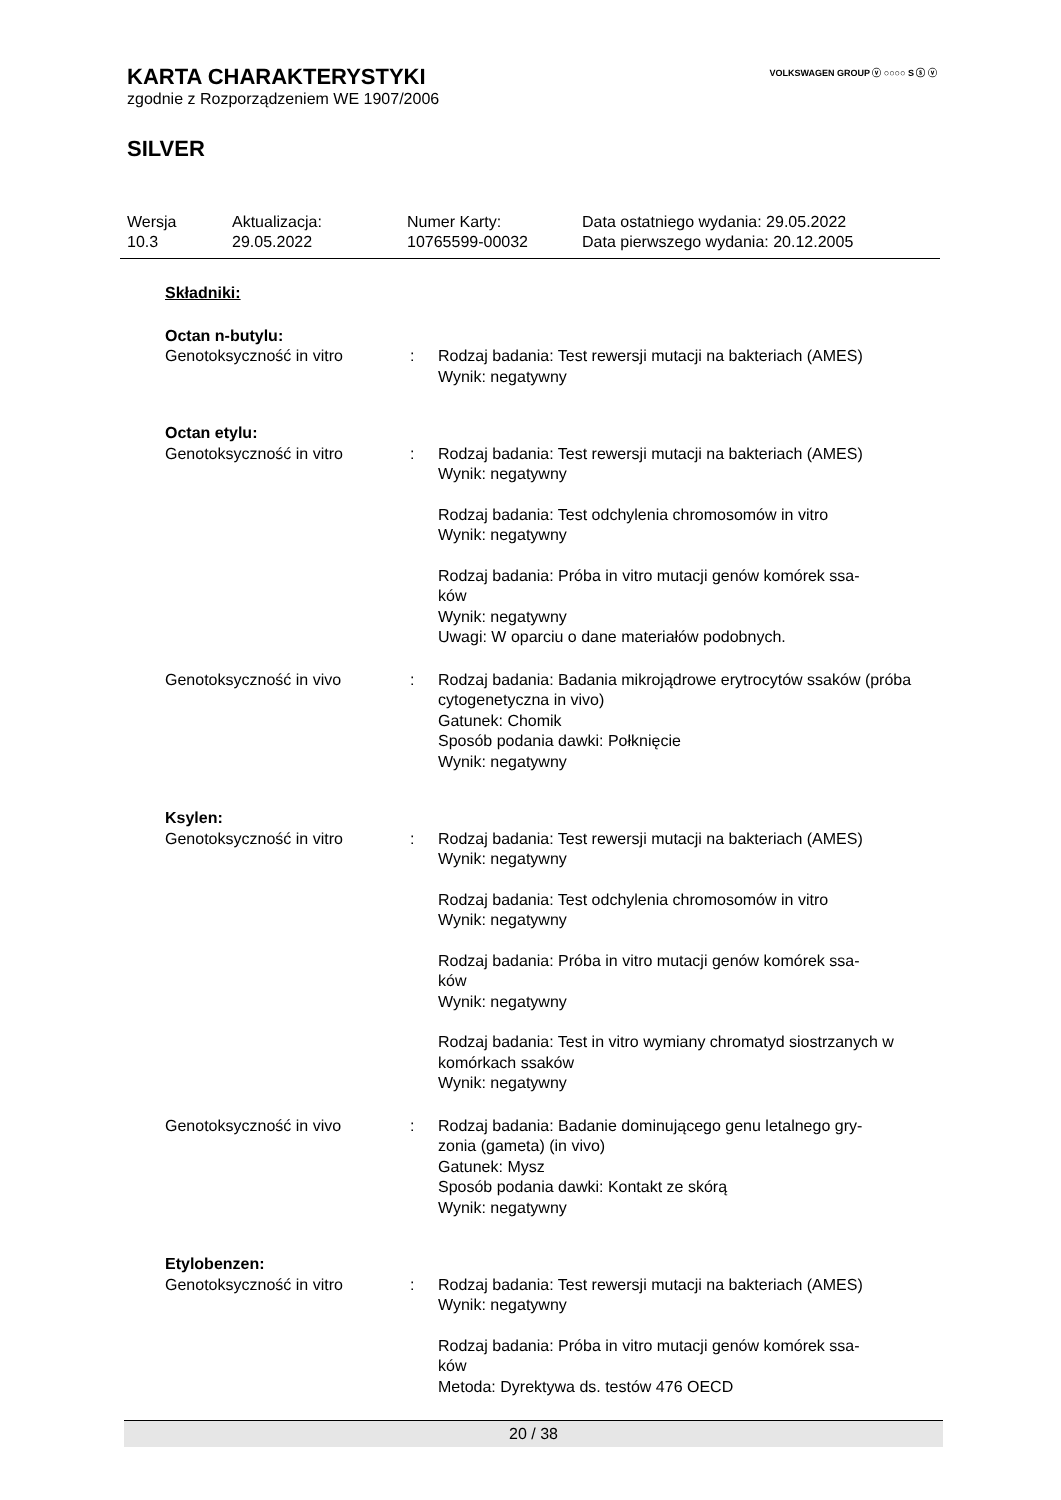VOLKSWAGEN GROUP ⓥ ○○○○ S ⓢ ⓥ
KARTA CHARAKTERYSTYKI
zgodnie z Rozporządzeniem WE 1907/2006
SILVER
| Wersja 10.3 | Aktualizacja: 29.05.2022 | Numer Karty: 10765599-00032 | Data ostatniego wydania: 29.05.2022 Data pierwszego wydania: 20.12.2005 |
Składniki:
Octan n-butylu:
| Genotoksyczność in vitro | : | Rodzaj badania: Test rewersji mutacji na bakteriach (AMES) Wynik: negatywny |
Octan etylu:
| Genotoksyczność in vitro | : | Rodzaj badania: Test rewersji mutacji na bakteriach (AMES) Wynik: negatywny Rodzaj badania: Test odchylenia chromosomów in vitro Wynik: negatywny Rodzaj badania: Próba in vitro mutacji genów komórek ssa- ków Wynik: negatywny Uwagi: W oparciu o dane materiałów podobnych. |
| Genotoksyczność in vivo | : | Rodzaj badania: Badania mikrojądrowe erytrocytów ssaków (próba cytogenetyczna in vivo) Gatunek: Chomik Sposób podania dawki: Połknięcie Wynik: negatywny |
Ksylen:
| Genotoksyczność in vitro | : | Rodzaj badania: Test rewersji mutacji na bakteriach (AMES) Wynik: negatywny Rodzaj badania: Test odchylenia chromosomów in vitro Wynik: negatywny Rodzaj badania: Próba in vitro mutacji genów komórek ssa- ków Wynik: negatywny Rodzaj badania: Test in vitro wymiany chromatyd siostrzanych w komórkach ssaków Wynik: negatywny |
| Genotoksyczność in vivo | : | Rodzaj badania: Badanie dominującego genu letalnego gry- zonia (gameta) (in vivo) Gatunek: Mysz Sposób podania dawki: Kontakt ze skórą Wynik: negatywny |
Etylobenzen:
| Genotoksyczność in vitro | : | Rodzaj badania: Test rewersji mutacji na bakteriach (AMES) Wynik: negatywny Rodzaj badania: Próba in vitro mutacji genów komórek ssa- ków Metoda: Dyrektywa ds. testów 476 OECD |
20 / 38